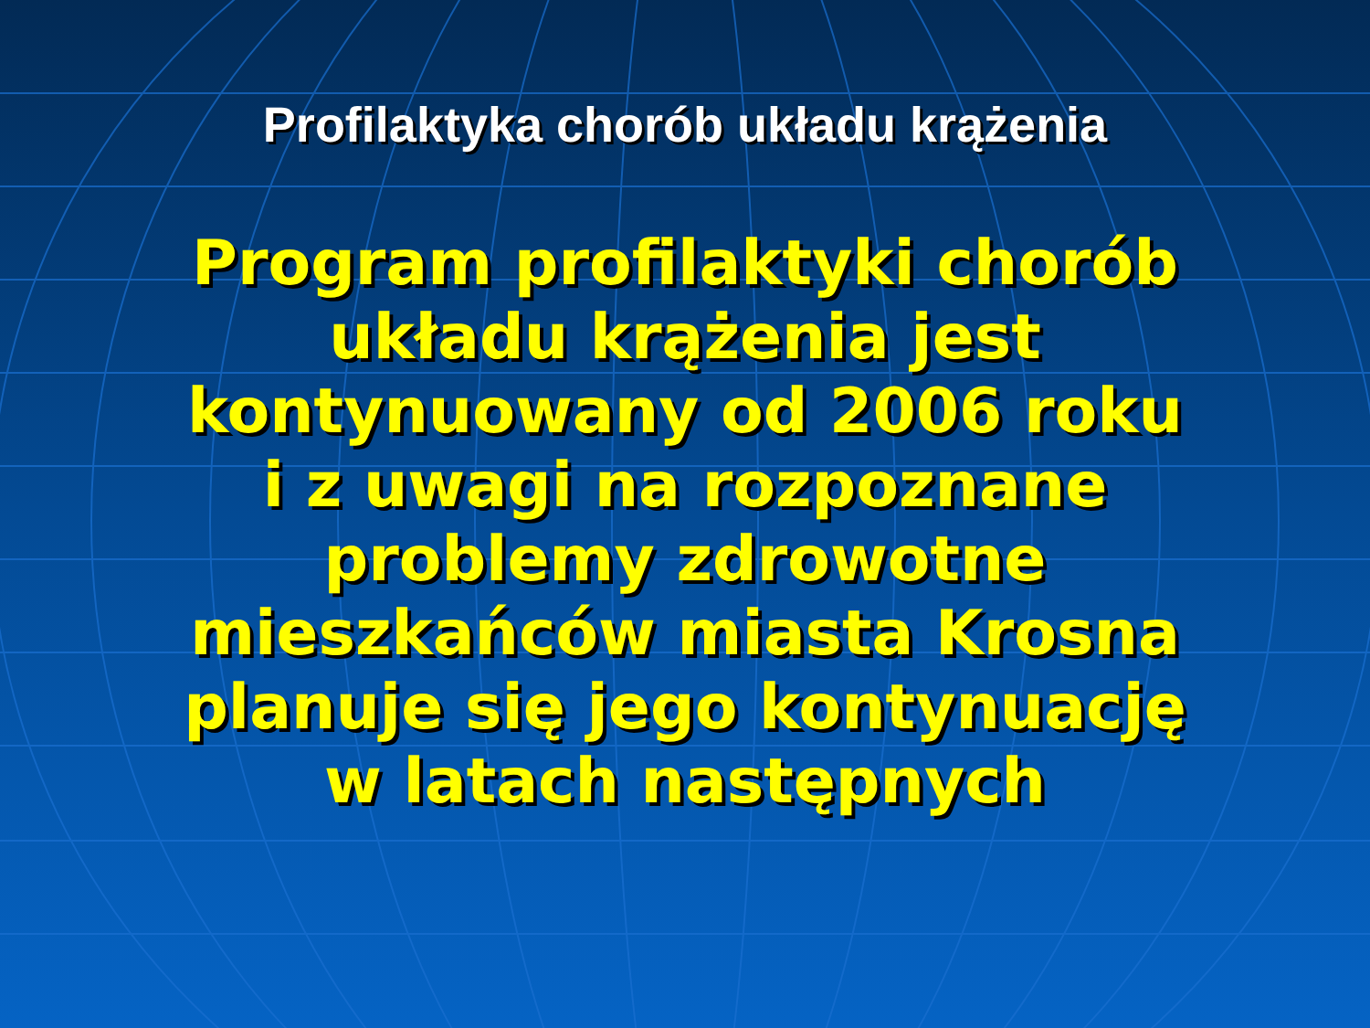Profilaktyka chorób układu krążenia
Program profilaktyki chorób
układu krążenia jest
kontynuowany od 2006 roku
i z uwagi na rozpoznane
problemy zdrowotne
mieszkańców miasta Krosna
planuje się jego kontynuację
w latach następnych